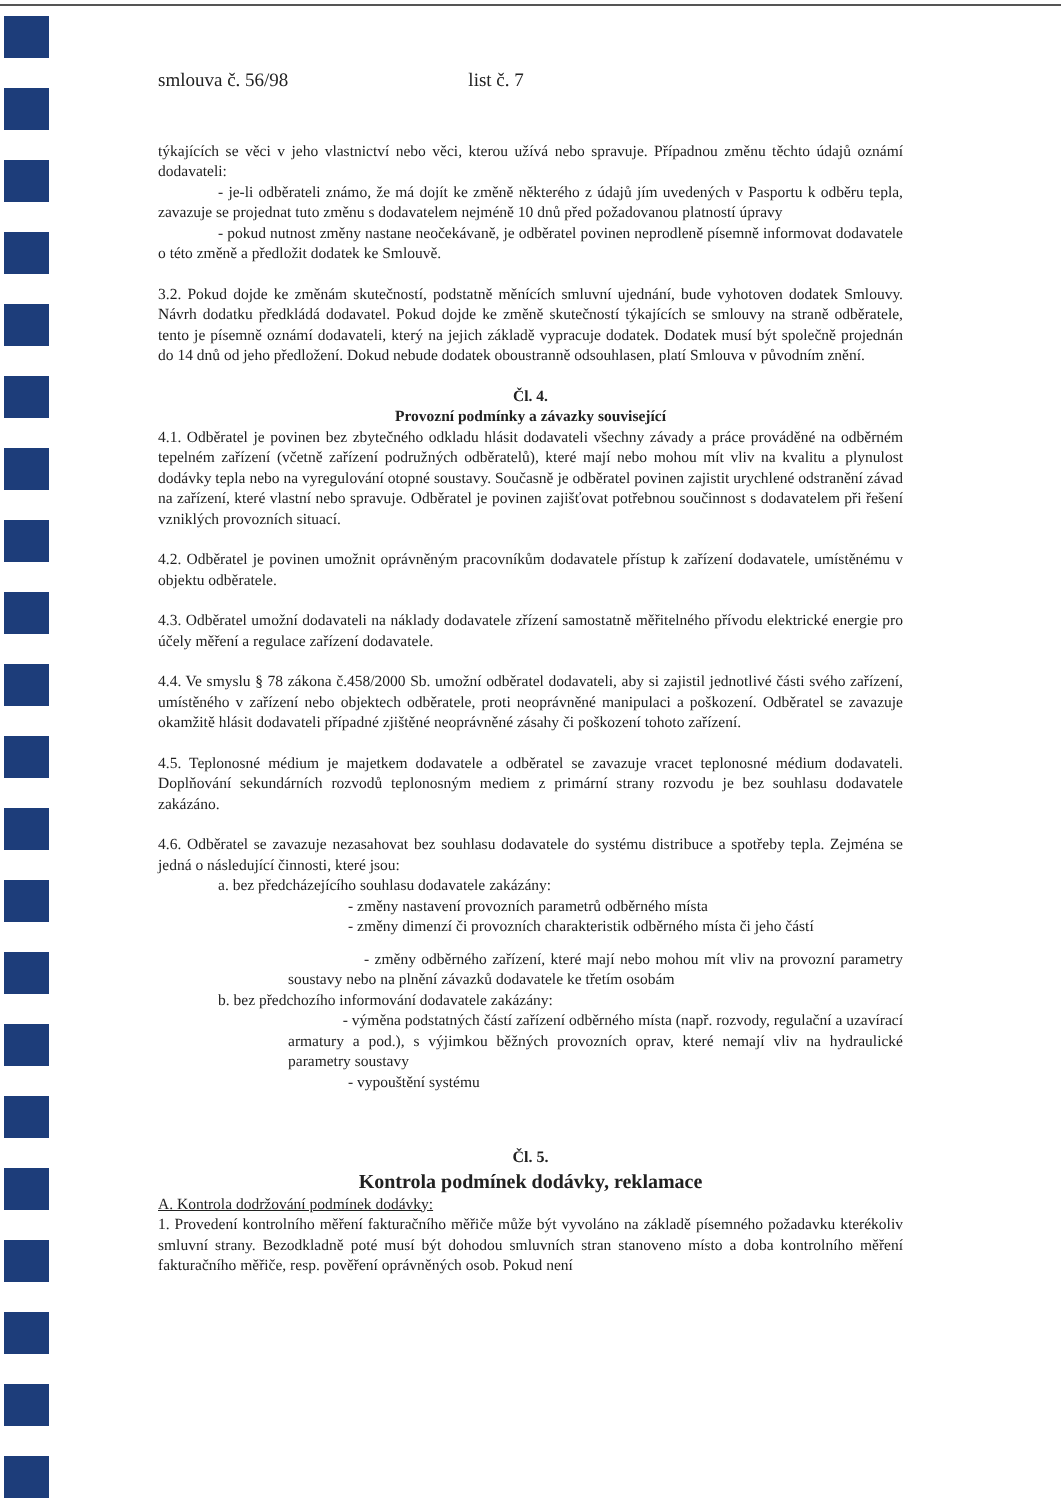smlouva č. 56/98 list č. 7
týkajících se věci v jeho vlastnictví nebo věci, kterou užívá nebo spravuje. Případnou změnu těchto údajů oznámí dodavateli:
- je-li odběrateli známo, že má dojít ke změně některého z údajů jím uvedených v Pasportu k odběru tepla, zavazuje se projednat tuto změnu s dodavatelem nejméně 10 dnů před požadovanou platností úpravy
- pokud nutnost změny nastane neočekávaně, je odběratel povinen neprodleně písemně informovat dodavatele o této změně a předložit dodatek ke Smlouvě.
3.2. Pokud dojde ke změnám skutečností, podstatně měnících smluvní ujednání, bude vyhotoven dodatek Smlouvy. Návrh dodatku předkládá dodavatel. Pokud dojde ke změně skutečností týkajících se smlouvy na straně odběratele, tento je písemně oznámí dodavateli, který na jejich základě vypracuje dodatek. Dodatek musí být společně projednán do 14 dnů od jeho předložení. Dokud nebude dodatek oboustranně odsouhlasen, platí Smlouva v původním znění.
Čl. 4.
Provozní podmínky a závazky související
4.1. Odběratel je povinen bez zbytečného odkladu hlásit dodavateli všechny závady a práce prováděné na odběrném tepelném zařízení (včetně zařízení podružných odběratelů), které mají nebo mohou mít vliv na kvalitu a plynulost dodávky tepla nebo na vyregulování otopné soustavy. Současně je odběratel povinen zajistit urychlené odstranění závad na zařízení, které vlastní nebo spravuje. Odběratel je povinen zajišťovat potřebnou součinnost s dodavatelem při řešení vzniklých provozních situací.
4.2. Odběratel je povinen umožnit oprávněným pracovníkům dodavatele přístup k zařízení dodavatele, umístěnému v objektu odběratele.
4.3. Odběratel umožní dodavateli na náklady dodavatele zřízení samostatně měřitelného přívodu elektrické energie pro účely měření a regulace zařízení dodavatele.
4.4. Ve smyslu § 78 zákona č.458/2000 Sb. umožní odběratel dodavateli, aby si zajistil jednotlivé části svého zařízení, umístěného v zařízení nebo objektech odběratele, proti neoprávněné manipulaci a poškození. Odběratel se zavazuje okamžitě hlásit dodavateli případné zjištěné neoprávněné zásahy či poškození tohoto zařízení.
4.5. Teplonosné médium je majetkem dodavatele a odběratel se zavazuje vracet teplonosné médium dodavateli. Doplňování sekundárních rozvodů teplonosným mediem z primární strany rozvodu je bez souhlasu dodavatele zakázáno.
4.6. Odběratel se zavazuje nezasahovat bez souhlasu dodavatele do systému distribuce a spotřeby tepla. Zejména se jedná o následující činnosti, které jsou:
a. bez předcházejícího souhlasu dodavatele zakázány:
- změny nastavení provozních parametrů odběrného místa
- změny dimenzí či provozních charakteristik odběrného místa či jeho částí
- změny odběrného zařízení, které mají nebo mohou mít vliv na provozní parametry soustavy nebo na plnění závazků dodavatele ke třetím osobám
b. bez předchozího informování dodavatele zakázány:
- výměna podstatných částí zařízení odběrného místa (např. rozvody, regulační a uzavírací armatury a pod.), s výjimkou běžných provozních oprav, které nemají vliv na hydraulické parametry soustavy
- vypouštění systému
Čl. 5.
Kontrola podmínek dodávky, reklamace
A. Kontrola dodržování podmínek dodávky:
1. Provedení kontrolního měření fakturačního měřiče může být vyvoláno na základě písemného požadavku kterékoliv smluvní strany. Bezodkladně poté musí být dohodou smluvních stran stanoveno místo a doba kontrolního měření fakturačního měřiče, resp. pověření oprávněných osob. Pokud není